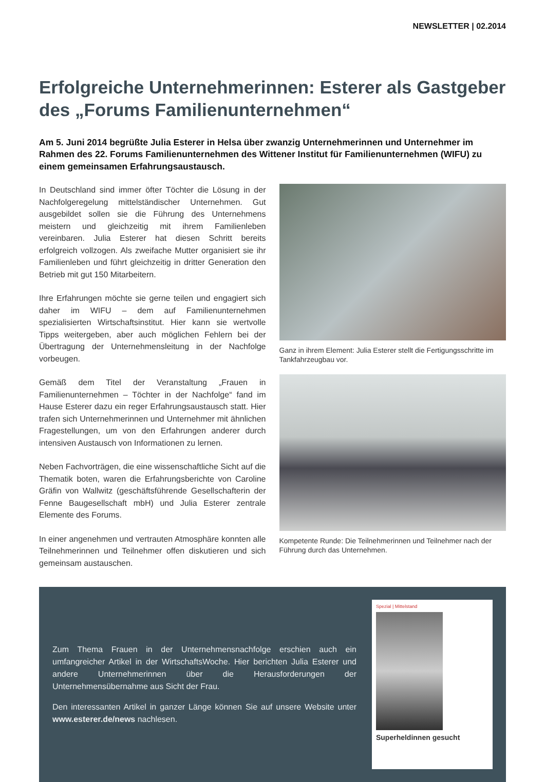NEWSLETTER | 02.2014
Erfolgreiche Unternehmerinnen: Esterer als Gastgeber des „Forums Familienunternehmen“
Am 5. Juni 2014 begrüßte Julia Esterer in Helsa über zwanzig Unternehmerinnen und Unternehmer im Rahmen des 22. Forums Familienunternehmen des Wittener Institut für Familienunternehmen (WIFU) zu einem gemeinsamen Erfahrungsaustausch.
In Deutschland sind immer öfter Töchter die Lösung in der Nachfolgeregelung mittelständischer Unternehmen. Gut ausgebildet sollen sie die Führung des Unternehmens meistern und gleichzeitig mit ihrem Familienleben vereinbaren. Julia Esterer hat diesen Schritt bereits erfolgreich vollzogen. Als zweifache Mutter organisiert sie ihr Familienleben und führt gleichzeitig in dritter Generation den Betrieb mit gut 150 Mitarbeitern.
Ihre Erfahrungen möchte sie gerne teilen und engagiert sich daher im WIFU – dem auf Familienunternehmen spezialisierten Wirtschaftsinstitut. Hier kann sie wertvolle Tipps weitergeben, aber auch möglichen Fehlern bei der Übertragung der Unternehmensleitung in der Nachfolge vorbeugen.
Gemäß dem Titel der Veranstaltung „Frauen in Familienunternehmen – Töchter in der Nachfolge“ fand im Hause Esterer dazu ein reger Erfahrungsaustausch statt. Hier trafen sich Unternehmerinnen und Unternehmer mit ähnlichen Fragestellungen, um von den Erfahrungen anderer durch intensiven Austausch von Informationen zu lernen.
Neben Fachvorträgen, die eine wissenschaftliche Sicht auf die Thematik boten, waren die Erfahrungsberichte von Caroline Gräfin von Wallwitz (geschäftsführende Gesellschafterin der Fenne Baugesellschaft mbH) und Julia Esterer zentrale Elemente des Forums.
In einer angenehmen und vertrauten Atmosphäre konnten alle Teilnehmerinnen und Teilnehmer offen diskutieren und sich gemeinsam austauschen.
Ganz in ihrem Element: Julia Esterer stellt die Fertigungsschritte im Tankfahrzeugbau vor.
Kompetente Runde: Die Teilnehmerinnen und Teilnehmer nach der Führung durch das Unternehmen.
Zum Thema Frauen in der Unternehmensnachfolge erschien auch ein umfangreicher Artikel in der WirtschaftsWoche. Hier berichten Julia Esterer und andere Unternehmerinnen über die Herausforderungen der Unternehmensübernahme aus Sicht der Frau.
Den interessanten Artikel in ganzer Länge können Sie auf unsere Website unter www.esterer.de/news nachlesen.
Spezial | Mittelstand
Superheldinnen gesucht